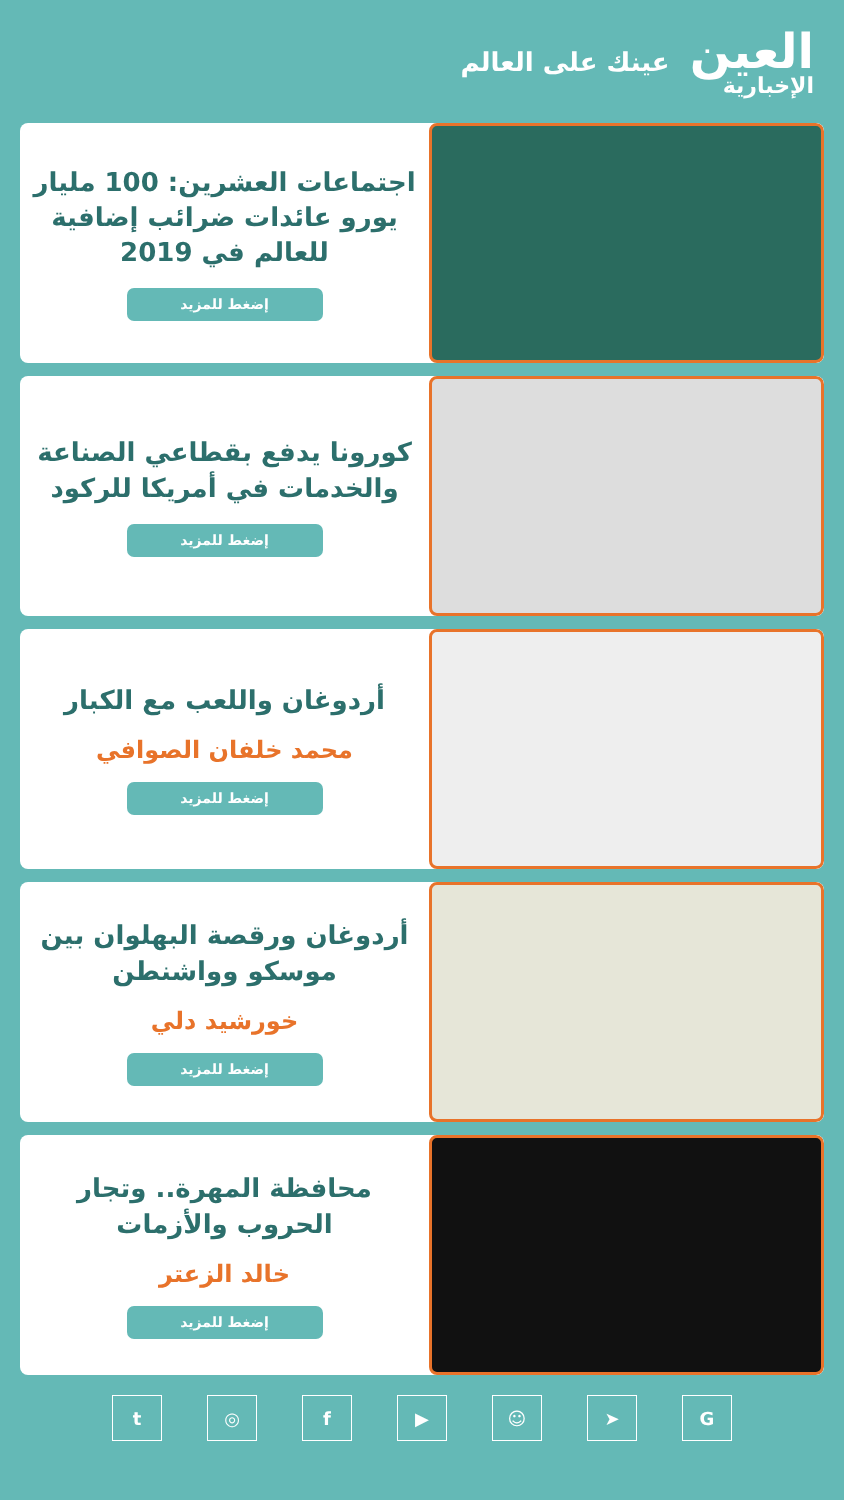العين
الإخبارية
عينك على العالم
اجتماعات العشرين: 100 مليار يورو عائدات ضرائب إضافية للعالم في 2019
إضغط للمزيد
كورونا يدفع بقطاعي الصناعة والخدمات في أمريكا للركود
إضغط للمزيد
أردوغان واللعب مع الكبار
محمد خلفان الصوافي
إضغط للمزيد
أردوغان ورقصة البهلوان بين موسكو وواشنطن
خورشيد دلي
إضغط للمزيد
محافظة المهرة.. وتجار الحروب والأزمات
خالد الزعتر
إضغط للمزيد
t ◎ f ▶ ☺ ➤ G